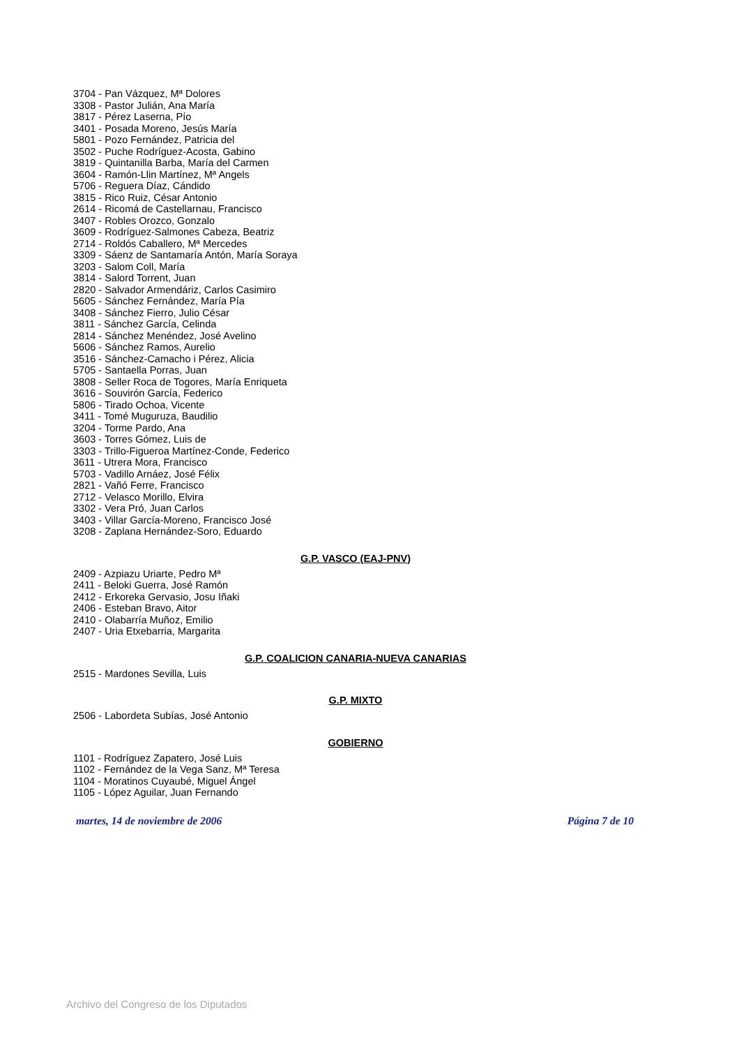3704 - Pan Vázquez, Mª Dolores
3308 - Pastor Julián, Ana María
3817 - Pérez Laserna, Pío
3401 - Posada Moreno, Jesús María
5801 - Pozo Fernández, Patricia del
3502 - Puche Rodríguez-Acosta, Gabino
3819 - Quintanilla Barba, María del Carmen
3604 - Ramón-Llin Martínez, Mª Angels
5706 - Reguera Díaz, Cándido
3815 - Rico Ruiz, César Antonio
2614 - Ricomá de Castellarnau, Francisco
3407 - Robles Orozco, Gonzalo
3609 - Rodríguez-Salmones Cabeza, Beatriz
2714 - Roldós Caballero, Mª Mercedes
3309 - Sáenz de Santamaría Antón, María Soraya
3203 - Salom Coll, María
3814 - Salord Torrent, Juan
2820 - Salvador Armendáriz, Carlos Casimiro
5605 - Sánchez Fernández, María Pía
3408 - Sánchez Fierro, Julio César
3811 - Sánchez García, Celinda
2814 - Sánchez Menéndez, José Avelino
5606 - Sánchez Ramos, Aurelio
3516 - Sánchez-Camacho i Pérez, Alicia
5705 - Santaella Porras, Juan
3808 - Seller Roca de Togores, María Enriqueta
3616 - Souvirón García, Federico
5806 - Tirado Ochoa, Vicente
3411 - Tomé Muguruza, Baudilio
3204 - Torme Pardo, Ana
3603 - Torres Gómez, Luis de
3303 - Trillo-Figueroa Martínez-Conde, Federico
3611 - Utrera Mora, Francisco
5703 - Vadillo Arnáez, José Félix
2821 - Vañó Ferre, Francisco
2712 - Velasco Morillo, Elvira
3302 - Vera Pró, Juan Carlos
3403 - Villar García-Moreno, Francisco José
3208 - Zaplana Hernández-Soro, Eduardo
G.P. VASCO (EAJ-PNV)
2409 - Azpiazu Uriarte, Pedro Mª
2411 - Beloki Guerra, José Ramón
2412 - Erkoreka Gervasio, Josu Iñaki
2406 - Esteban Bravo, Aitor
2410 - Olabarría Muñoz, Emilio
2407 - Uria Etxebarria, Margarita
G.P. COALICION CANARIA-NUEVA CANARIAS
2515 - Mardones Sevilla, Luis
G.P. MIXTO
2506 - Labordeta Subías, José Antonio
GOBIERNO
1101 - Rodríguez Zapatero, José Luis
1102 - Fernández de la Vega Sanz, Mª Teresa
1104 - Moratinos Cuyaubé, Miguel Ángel
1105 - López Aguilar, Juan Fernando
martes, 14 de noviembre de 2006 Página 7 de 10
Archivo del Congreso de los Diputados